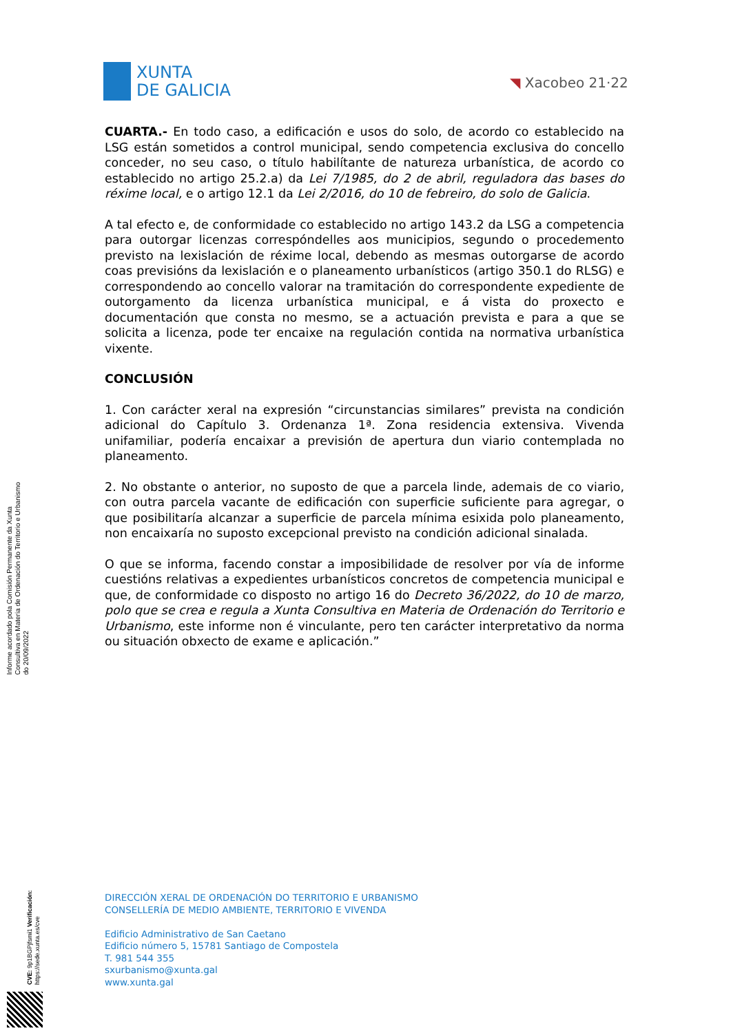XUNTA
DE GALICIA
◥ Xacobeo 21·22
Informe acordado pola Comisión Permanente da Xunta Consultiva en Materia de Ordenación do Territorio e Urbanismo do 20/09/2022
CVE: 9p1BGPjfsmi1 Verificación: https://sede.xunta.es/cve
CUARTA.- En todo caso, a edificación e usos do solo, de acordo co establecido na LSG están sometidos a control municipal, sendo competencia exclusiva do concello conceder, no seu caso, o título habilítante de natureza urbanística, de acordo co establecido no artigo 25.2.a) da Lei 7/1985, do 2 de abril, reguladora das bases do réxime local, e o artigo 12.1 da Lei 2/2016, do 10 de febreiro, do solo de Galicia.
A tal efecto e, de conformidade co establecido no artigo 143.2 da LSG a competencia para outorgar licenzas correspóndelles aos municipios, segundo o procedemento previsto na lexislación de réxime local, debendo as mesmas outorgarse de acordo coas previsións da lexislación e o planeamento urbanísticos (artigo 350.1 do RLSG) e correspondendo ao concello valorar na tramitación do correspondente expediente de outorgamento da licenza urbanística municipal, e á vista do proxecto e documentación que consta no mesmo, se a actuación prevista e para a que se solicita a licenza, pode ter encaixe na regulación contida na normativa urbanística vixente.
CONCLUSIÓN
1. Con carácter xeral na expresión “circunstancias similares” prevista na condición adicional do Capítulo 3. Ordenanza 1ª. Zona residencia extensiva. Vivenda unifamiliar, podería encaixar a previsión de apertura dun viario contemplada no planeamento.
2. No obstante o anterior, no suposto de que a parcela linde, ademais de co viario, con outra parcela vacante de edificación con superficie suficiente para agregar, o que posibilitaría alcanzar a superficie de parcela mínima esixida polo planeamento, non encaixaría no suposto excepcional previsto na condición adicional sinalada.
O que se informa, facendo constar a imposibilidade de resolver por vía de informe cuestións relativas a expedientes urbanísticos concretos de competencia municipal e que, de conformidade co disposto no artigo 16 do Decreto 36/2022, do 10 de marzo, polo que se crea e regula a Xunta Consultiva en Materia de Ordenación do Territorio e Urbanismo, este informe non é vinculante, pero ten carácter interpretativo da norma ou situación obxecto de exame e aplicación.”
DIRECCIÓN XERAL DE ORDENACIÓN DO TERRITORIO E URBANISMO
CONSELLERÍA DE MEDIO AMBIENTE, TERRITORIO E VIVENDA
Edificio Administrativo de San Caetano
Edificio número 5, 15781 Santiago de Compostela
T. 981 544 355
sxurbanismo@xunta.gal
www.xunta.gal